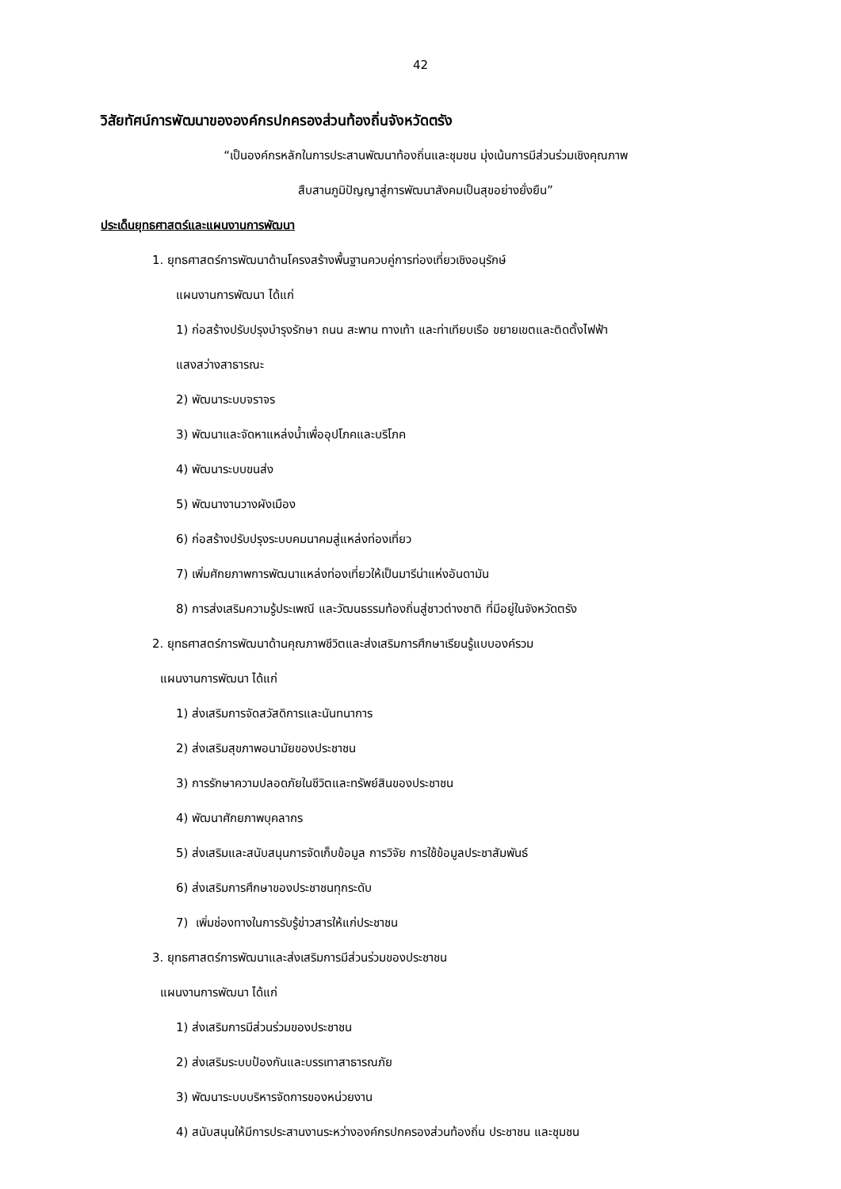42
วิสัยทัศน์การพัฒนาขององค์กรปกครองส่วนท้องถิ่นจังหวัดตรัง
“เป็นองค์กรหลักในการประสานพัฒนาท้องถิ่นและชุมชน มุ่งเน้นการมีส่วนร่วมเชิงคุณภาพ
สืบสานภูมิปัญญาสู่การพัฒนาสังคมเป็นสุขอย่างยั่งยืน”
ประเด็นยุทธศาสตร์และแผนงานการพัฒนา
1. ยุทธศาสตร์การพัฒนาด้านโครงสร้างพื้นฐานควบคู่การท่องเที่ยวเชิงอนุรักษ์
แผนงานการพัฒนา ได้แก่
1) ก่อสร้างปรับปรุงบำรุงรักษา ถนน สะพาน ทางเท้า และท่าเทียบเรือ ขยายเขตและติดตั้งไฟฟ้า
แสงสว่างสาธารณะ
2) พัฒนาระบบจราจร
3) พัฒนาและจัดหาแหล่งน้ำเพื่ออุปโภคและบริโภค
4) พัฒนาระบบขนส่ง
5) พัฒนางานวางผังเมือง
6) ก่อสร้างปรับปรุงระบบคมนาคมสู่แหล่งท่องเที่ยว
7) เพิ่มศักยภาพการพัฒนาแหล่งท่องเที่ยวให้เป็นมารีน่าแห่งอันดามัน
8) การส่งเสริมความรู้ประเพณี และวัฒนธรรมท้องถิ่นสู่ชาวต่างชาติ ที่มีอยู่ในจังหวัดตรัง
2. ยุทธศาสตร์การพัฒนาด้านคุณภาพชีวิตและส่งเสริมการศึกษาเรียนรู้แบบองค์รวม
แผนงานการพัฒนา ได้แก่
1) ส่งเสริมการจัดสวัสดิการและนันทนาการ
2) ส่งเสริมสุขภาพอนามัยของประชาชน
3) การรักษาความปลอดภัยในชีวิตและทรัพย์สินของประชาชน
4) พัฒนาศักยภาพบุคลากร
5) ส่งเสริมและสนับสนุนการจัดเก็บข้อมูล การวิจัย การใช้ข้อมูลประชาสัมพันธ์
6) ส่งเสริมการศึกษาของประชาชนทุกระดับ
7) เพิ่มช่องทางในการรับรู้ข่าวสารให้แก่ประชาชน
3. ยุทธศาสตร์การพัฒนาและส่งเสริมการมีส่วนร่วมของประชาชน
แผนงานการพัฒนา ได้แก่
1) ส่งเสริมการมีส่วนร่วมของประชาชน
2) ส่งเสริมระบบป้องกันและบรรเทาสาธารณภัย
3) พัฒนาระบบบริหารจัดการของหน่วยงาน
4) สนับสนุนให้มีการประสานงานระหว่างองค์กรปกครองส่วนท้องถิ่น ประชาชน และชุมชน